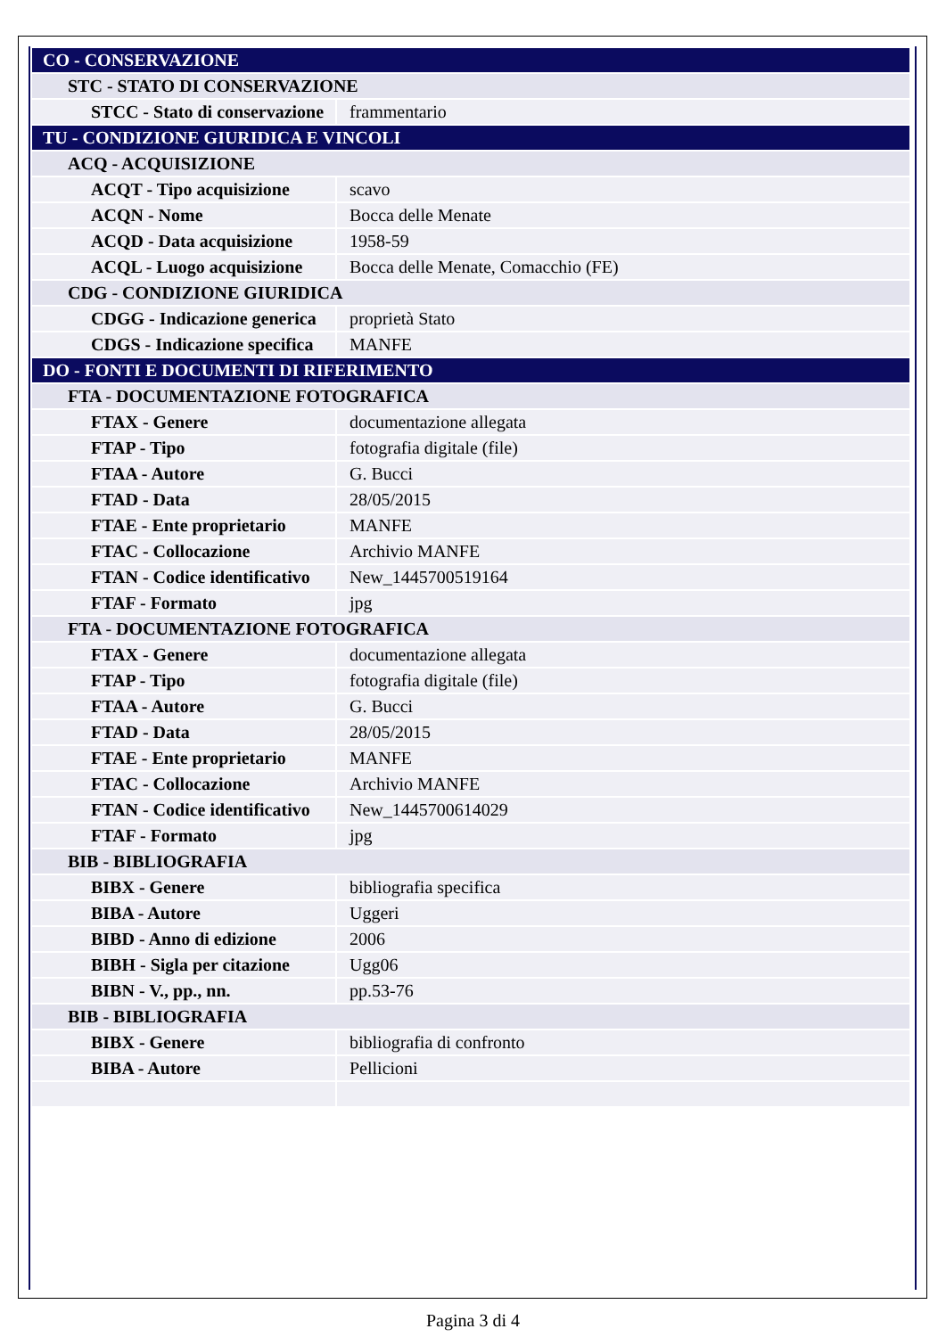| CO - CONSERVAZIONE | |
| STC - STATO DI CONSERVAZIONE | |
| STCC - Stato di conservazione | frammentario |
| TU - CONDIZIONE GIURIDICA E VINCOLI | |
| ACQ - ACQUISIZIONE | |
| ACQT - Tipo acquisizione | scavo |
| ACQN - Nome | Bocca delle Menate |
| ACQD - Data acquisizione | 1958-59 |
| ACQL - Luogo acquisizione | Bocca delle Menate, Comacchio (FE) |
| CDG - CONDIZIONE GIURIDICA | |
| CDGG - Indicazione generica | proprietà Stato |
| CDGS - Indicazione specifica | MANFE |
| DO - FONTI E DOCUMENTI DI RIFERIMENTO | |
| FTA - DOCUMENTAZIONE FOTOGRAFICA | |
| FTAX - Genere | documentazione allegata |
| FTAP - Tipo | fotografia digitale (file) |
| FTAA - Autore | G. Bucci |
| FTAD - Data | 28/05/2015 |
| FTAE - Ente proprietario | MANFE |
| FTAC - Collocazione | Archivio MANFE |
| FTAN - Codice identificativo | New_1445700519164 |
| FTAF - Formato | jpg |
| FTA - DOCUMENTAZIONE FOTOGRAFICA | |
| FTAX - Genere | documentazione allegata |
| FTAP - Tipo | fotografia digitale (file) |
| FTAA - Autore | G. Bucci |
| FTAD - Data | 28/05/2015 |
| FTAE - Ente proprietario | MANFE |
| FTAC - Collocazione | Archivio MANFE |
| FTAN - Codice identificativo | New_1445700614029 |
| FTAF - Formato | jpg |
| BIB - BIBLIOGRAFIA | |
| BIBX - Genere | bibliografia specifica |
| BIBA - Autore | Uggeri |
| BIBD - Anno di edizione | 2006 |
| BIBH - Sigla per citazione | Ugg06 |
| BIBN - V., pp., nn. | pp.53-76 |
| BIB - BIBLIOGRAFIA | |
| BIBX - Genere | bibliografia di confronto |
| BIBA - Autore | Pellicioni |
Pagina 3 di 4